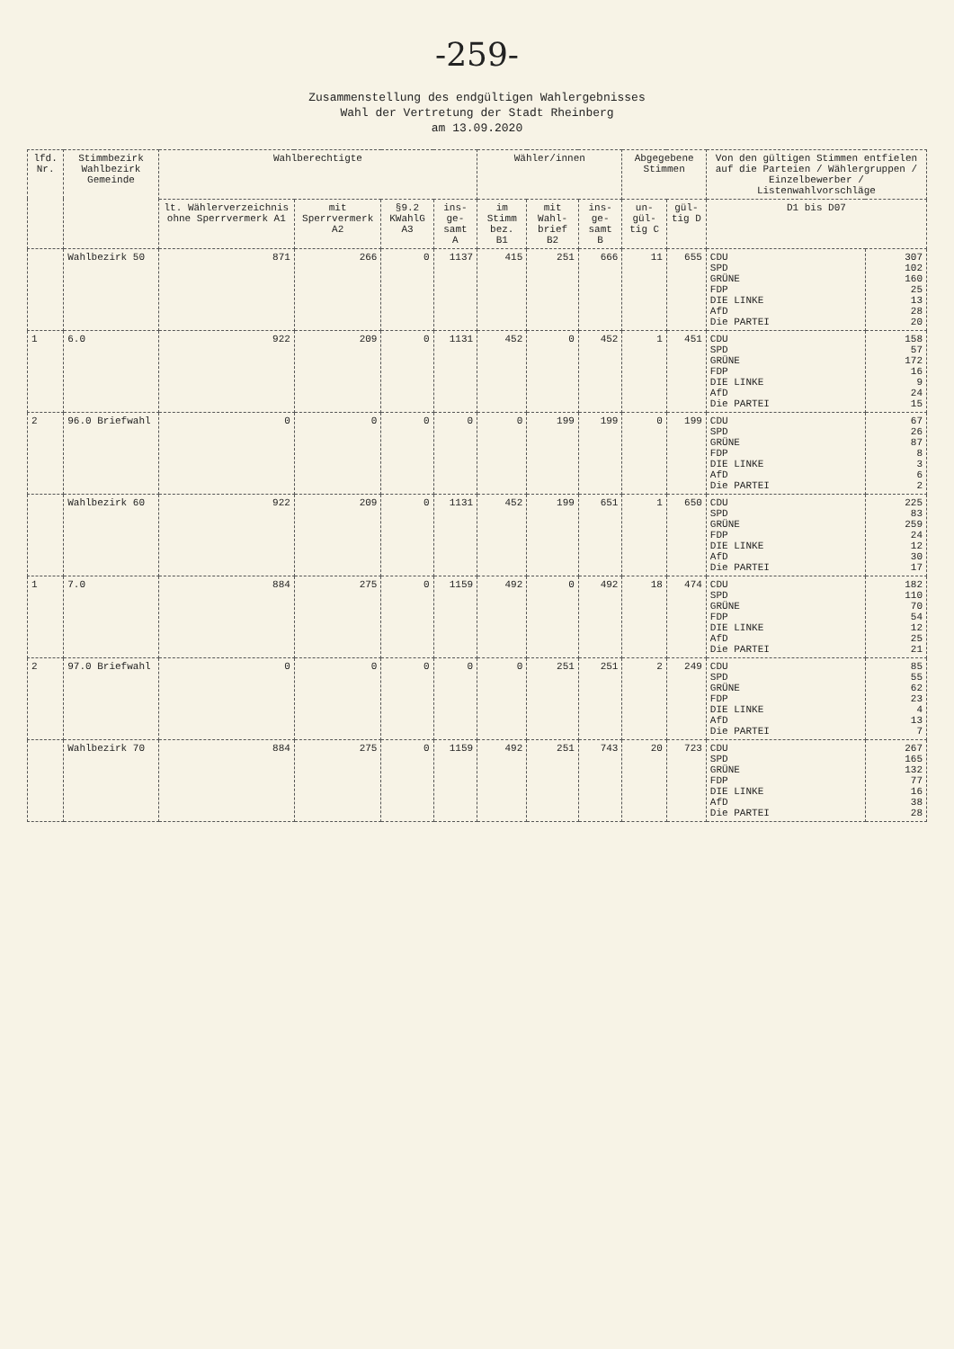-259-
Zusammenstellung des endgültigen Wahlergebnisses
Wahl der Vertretung der Stadt Rheinberg
am 13.09.2020
| lfd. Nr. | Stimmbezirk Wahlbezirk Gemeinde | Wahlberechtigte | | | | Wähler/innen | | | Abgegebene Stimmen | | Von den gültigen Stimmen entfielen auf die Parteien / Wählergruppen / Einzelbewerber / Listenwahlvorschläge | |
| --- | --- | --- | --- | --- | --- | --- | --- | --- | --- | --- | --- | --- |
| | | lt. Wählerverzeichnis ohne Sperrvermerk A1 | mit Sperrvermerk A2 | §9.2 KWahlG A3 | ins- ge- samt A | im Stimm bez. B1 | mit Wahl- brief B2 | ins- ge- samt B | un- gül- tig C | gül- tig D | D1 bis D07 | |
| | Wahlbezirk 50 | 871 | 266 | 0 | 1137 | 415 | 251 | 666 | 11 | 655 | CDU SPD GRÜNE FDP DIE LINKE AfD Die PARTEI | 307 102 160 25 13 28 20 |
| 1 | 6.0 | 922 | 209 | 0 | 1131 | 452 | 0 | 452 | 1 | 451 | CDU SPD GRÜNE FDP DIE LINKE AfD Die PARTEI | 158 57 172 16 9 24 15 |
| 2 | 96.0 Briefwahl | 0 | 0 | 0 | 0 | 0 | 199 | 199 | 0 | 199 | CDU SPD GRÜNE FDP DIE LINKE AfD Die PARTEI | 67 26 87 8 3 6 2 |
| | Wahlbezirk 60 | 922 | 209 | 0 | 1131 | 452 | 199 | 651 | 1 | 650 | CDU SPD GRÜNE FDP DIE LINKE AfD Die PARTEI | 225 83 259 24 12 30 17 |
| 1 | 7.0 | 884 | 275 | 0 | 1159 | 492 | 0 | 492 | 18 | 474 | CDU SPD GRÜNE FDP DIE LINKE AfD Die PARTEI | 182 110 70 54 12 25 21 |
| 2 | 97.0 Briefwahl | 0 | 0 | 0 | 0 | 0 | 251 | 251 | 2 | 249 | CDU SPD GRÜNE FDP DIE LINKE AfD Die PARTEI | 85 55 62 23 4 13 7 |
| | Wahlbezirk 70 | 884 | 275 | 0 | 1159 | 492 | 251 | 743 | 20 | 723 | CDU SPD GRÜNE FDP DIE LINKE AfD Die PARTEI | 267 165 132 77 16 38 28 |